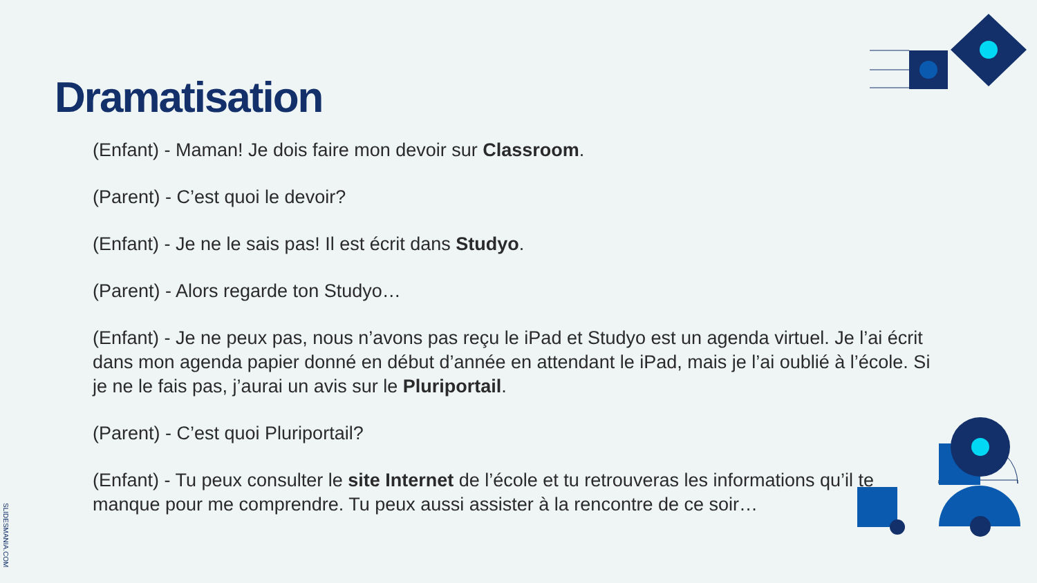Dramatisation
(Enfant) - Maman! Je dois faire mon devoir sur Classroom.
(Parent) - C’est quoi le devoir?
(Enfant) - Je ne le sais pas! Il est écrit dans Studyo.
(Parent) - Alors regarde ton Studyo…
(Enfant) - Je ne peux pas, nous n’avons pas reçu le iPad et Studyo est un agenda virtuel. Je l’ai écrit dans mon agenda papier donné en début d’année en attendant le iPad, mais je l’ai oublié à l’école. Si je ne le fais pas, j’aurai un avis sur le Pluriportail.
(Parent) - C’est quoi Pluriportail?
(Enfant) - Tu peux consulter le site Internet de l’école et tu retrouveras les informations qu’il te manque pour me comprendre. Tu peux aussi assister à la rencontre de ce soir…
SLIDESMANIA.COM